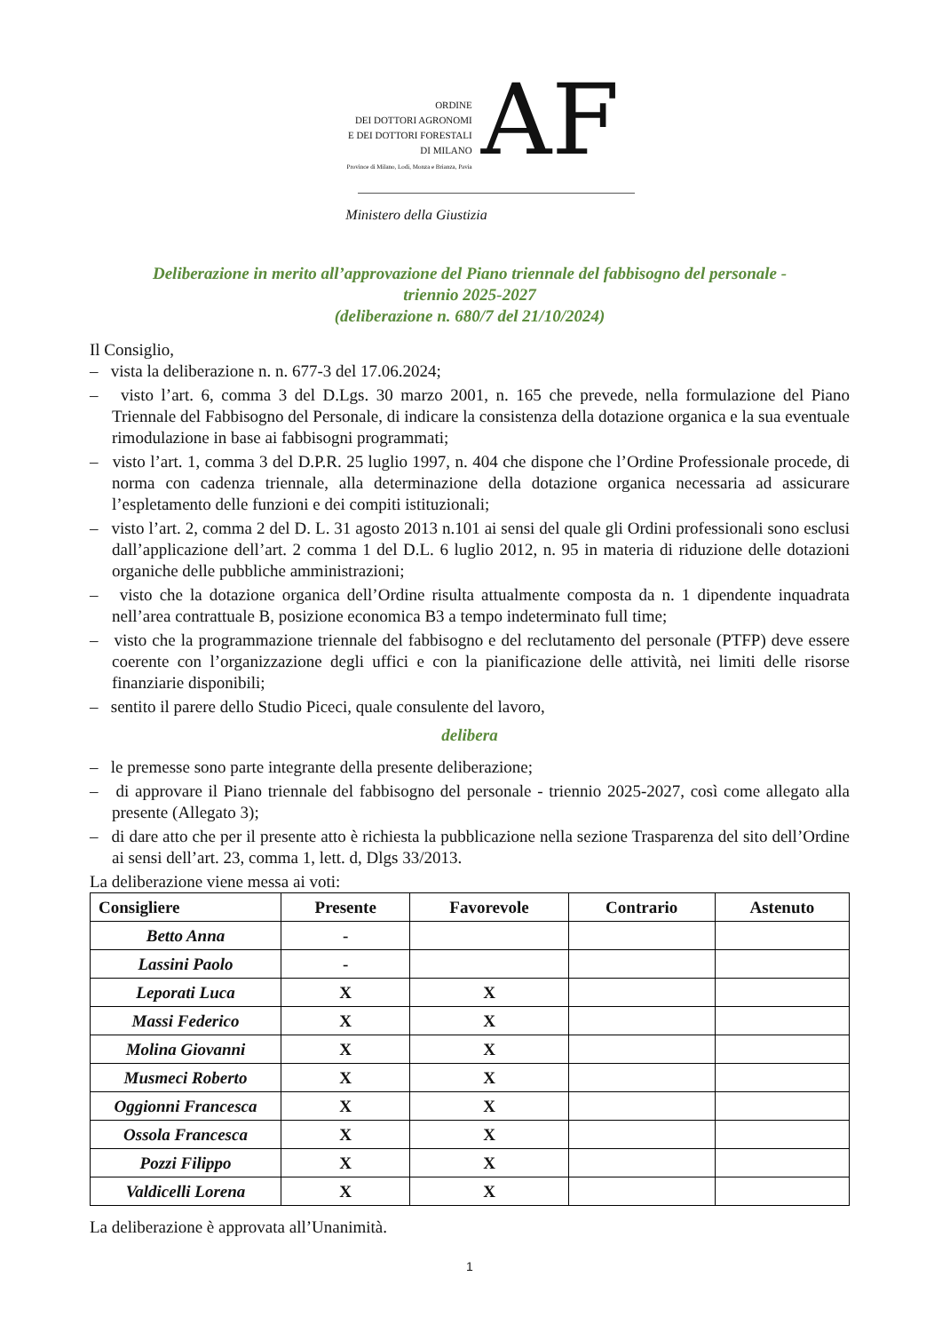ORDINE
DEI DOTTORI AGRONOMI
E DEI DOTTORI FORESTALI
DI MILANO
Province di Milano, Lodi, Monza e Brianza, Pavia
AF
Ministero della Giustizia
Deliberazione in merito all’approvazione del Piano triennale del fabbisogno del personale -
triennio 2025-2027
(deliberazione n. 680/7 del 21/10/2024)
Il Consiglio,
– vista la deliberazione n. n. 677-3 del 17.06.2024;
– visto l’art. 6, comma 3 del D.Lgs. 30 marzo 2001, n. 165 che prevede, nella formulazione del Piano Triennale del Fabbisogno del Personale, di indicare la consistenza della dotazione organica e la sua eventuale rimodulazione in base ai fabbisogni programmati;
– visto l’art. 1, comma 3 del D.P.R. 25 luglio 1997, n. 404 che dispone che l’Ordine Professionale procede, di norma con cadenza triennale, alla determinazione della dotazione organica necessaria ad assicurare l’espletamento delle funzioni e dei compiti istituzionali;
– visto l’art. 2, comma 2 del D. L. 31 agosto 2013 n.101 ai sensi del quale gli Ordini professionali sono esclusi dall’applicazione dell’art. 2 comma 1 del D.L. 6 luglio 2012, n. 95 in materia di riduzione delle dotazioni organiche delle pubbliche amministrazioni;
– visto che la dotazione organica dell’Ordine risulta attualmente composta da n. 1 dipendente inquadrata nell’area contrattuale B, posizione economica B3 a tempo indeterminato full time;
– visto che la programmazione triennale del fabbisogno e del reclutamento del personale (PTFP) deve essere coerente con l’organizzazione degli uffici e con la pianificazione delle attività, nei limiti delle risorse finanziarie disponibili;
– sentito il parere dello Studio Piceci, quale consulente del lavoro,
delibera
– le premesse sono parte integrante della presente deliberazione;
– di approvare il Piano triennale del fabbisogno del personale - triennio 2025-2027, così come allegato alla presente (Allegato 3);
– di dare atto che per il presente atto è richiesta la pubblicazione nella sezione Trasparenza del sito dell’Ordine ai sensi dell’art. 23, comma 1, lett. d, Dlgs 33/2013.
La deliberazione viene messa ai voti:
| Consigliere | Presente | Favorevole | Contrario | Astenuto |
| --- | --- | --- | --- | --- |
| Betto Anna | - | | | |
| Lassini Paolo | - | | | |
| Leporati Luca | X | X | | |
| Massi Federico | X | X | | |
| Molina Giovanni | X | X | | |
| Musmeci Roberto | X | X | | |
| Oggionni Francesca | X | X | | |
| Ossola Francesca | X | X | | |
| Pozzi Filippo | X | X | | |
| Valdicelli Lorena | X | X | | |
La deliberazione è approvata all’Unanimità.
1